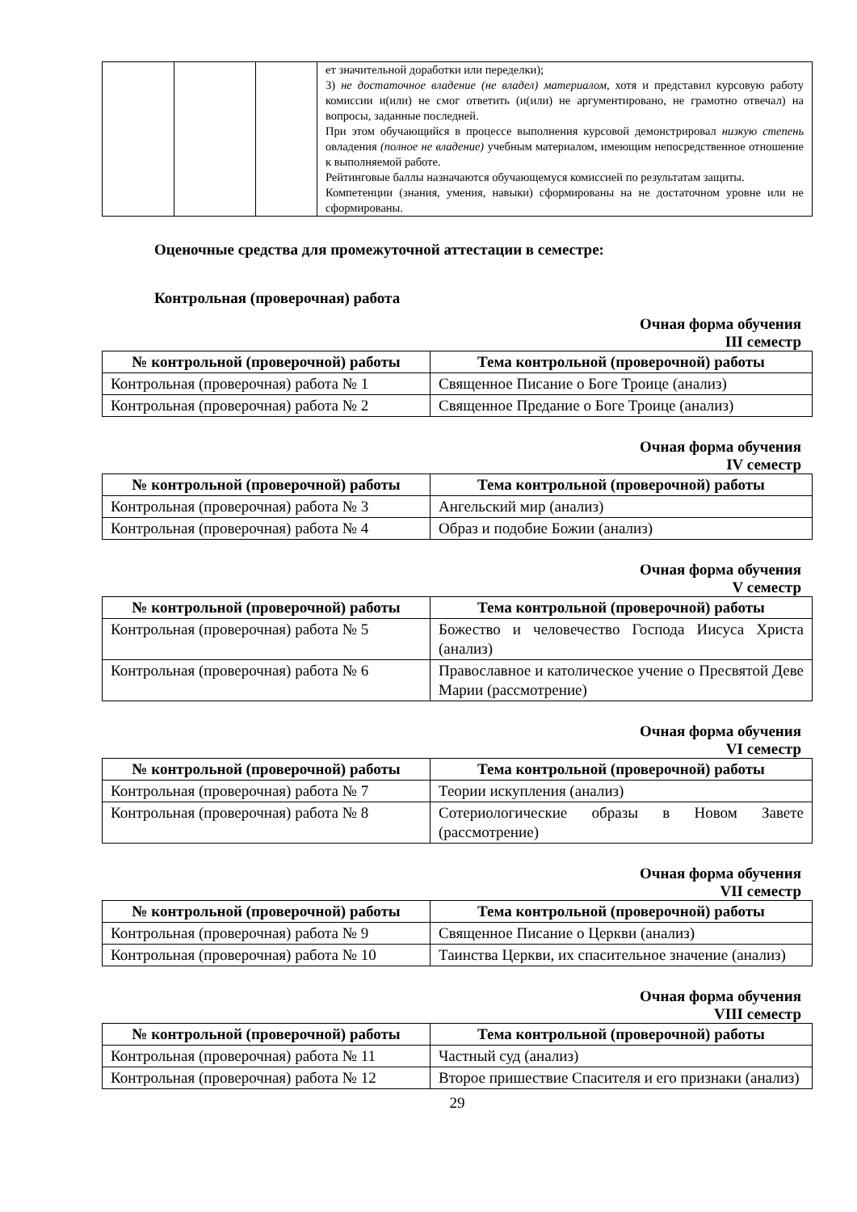| | | | ет значительной доработки или переделки); 3) не достаточное владение (не владел) материалом , хотя и представил курсовую работу комиссии и(или) не смог ответить (и(или) не аргументировано, не грамотно отвечал) на вопросы, заданные последней. При этом обучающийся в процессе выполнения курсовой демонстрировал низкую степень овладения (полное не владение) учебным материалом, имеющим непосредственное отношение к выполняемой работе. Рейтинговые баллы назначаются обучающемуся комиссией по результатам защиты. Компетенции (знания, умения, навыки) сформированы на не достаточном уровне или не сформированы. |
Оценочные средства для промежуточной аттестации в семестре:
Контрольная (проверочная) работа
Очная форма обучения
III семестр
| № контрольной (проверочной) работы | Тема контрольной (проверочной) работы |
| --- | --- |
| Контрольная (проверочная) работа № 1 | Священное Писание о Боге Троице (анализ) |
| Контрольная (проверочная) работа № 2 | Священное Предание о Боге Троице (анализ) |
Очная форма обучения
IV семестр
| № контрольной (проверочной) работы | Тема контрольной (проверочной) работы |
| --- | --- |
| Контрольная (проверочная) работа № 3 | Ангельский мир (анализ) |
| Контрольная (проверочная) работа № 4 | Образ и подобие Божии (анализ) |
Очная форма обучения
V семестр
| № контрольной (проверочной) работы | Тема контрольной (проверочной) работы |
| --- | --- |
| Контрольная (проверочная) работа № 5 | Божество и человечество Господа Иисуса Христа (анализ) |
| Контрольная (проверочная) работа № 6 | Православное и католическое учение о Пресвятой Деве Марии (рассмотрение) |
Очная форма обучения
VI семестр
| № контрольной (проверочной) работы | Тема контрольной (проверочной) работы |
| --- | --- |
| Контрольная (проверочная) работа № 7 | Теории искупления (анализ) |
| Контрольная (проверочная) работа № 8 | Сотериологические образы в Новом Завете (рассмотрение) |
Очная форма обучения
VII семестр
| № контрольной (проверочной) работы | Тема контрольной (проверочной) работы |
| --- | --- |
| Контрольная (проверочная) работа № 9 | Священное Писание о Церкви (анализ) |
| Контрольная (проверочная) работа № 10 | Таинства Церкви, их спасительное значение (анализ) |
Очная форма обучения
VIII семестр
| № контрольной (проверочной) работы | Тема контрольной (проверочной) работы |
| --- | --- |
| Контрольная (проверочная) работа № 11 | Частный суд (анализ) |
| Контрольная (проверочная) работа № 12 | Второе пришествие Спасителя и его признаки (анализ) |
29